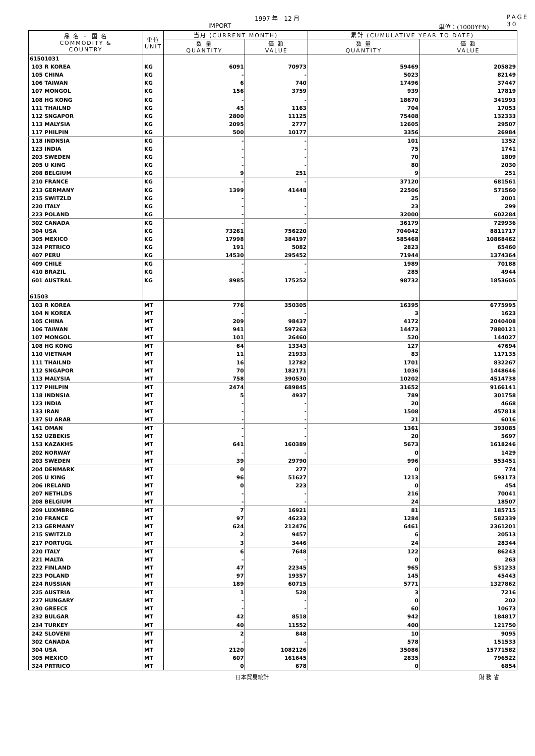1997 年　12 月 PAGE 30
IMPORT 単位：(1000YEN)
| 品 名 ・ 国 名 COMMODITY & COUNTRY | 単位 UNIT | 当月 (CURRENT MONTH) | | 累計 (CUMULATIVE YEAR TO DATE) | |
| --- | --- | --- | --- | --- | --- |
| | | 数 量 QUANTITY | 価 額 VALUE | 数 量 QUANTITY | 価 額 VALUE |
| 61501031 | | | | | |
| 103 R KOREA | KG | 6091 | 70973 | 59469 | 205829 |
| 105 CHINA | KG | - | - | 5023 | 82149 |
| 106 TAIWAN | KG | 6 | 740 | 17496 | 37447 |
| 107 MONGOL | KG | 156 | 3759 | 939 | 17819 |
| 108 HG KONG | KG | - | - | 18670 | 341993 |
| 111 THAILND | KG | 45 | 1163 | 704 | 17053 |
| 112 SNGAPOR | KG | 2800 | 11125 | 75408 | 132333 |
| 113 MALYSIA | KG | 2095 | 2777 | 12605 | 29507 |
| 117 PHILPIN | KG | 500 | 10177 | 3356 | 26984 |
| 118 INDNSIA | KG | - | - | 101 | 1352 |
| 123 INDIA | KG | - | - | 75 | 1741 |
| 203 SWEDEN | KG | - | - | 70 | 1809 |
| 205 U KING | KG | - | - | 80 | 2030 |
| 208 BELGIUM | KG | 9 | 251 | 9 | 251 |
| 210 FRANCE | KG | - | - | 37120 | 681561 |
| 213 GERMANY | KG | 1399 | 41448 | 22506 | 571560 |
| 215 SWITZLD | KG | - | - | 25 | 2001 |
| 220 ITALY | KG | - | - | 23 | 299 |
| 223 POLAND | KG | - | - | 32000 | 602284 |
| 302 CANADA | KG | - | - | 36179 | 729936 |
| 304 USA | KG | 73261 | 756220 | 704042 | 8811717 |
| 305 MEXICO | KG | 17998 | 384197 | 585468 | 10868462 |
| 324 PRTRICO | KG | 191 | 5082 | 2823 | 65460 |
| 407 PERU | KG | 14530 | 295452 | 71944 | 1374364 |
| 409 CHILE | KG | - | - | 1989 | 70188 |
| 410 BRAZIL | KG | - | - | 285 | 4944 |
| 601 AUSTRAL | KG | 8985 | 175252 | 98732 | 1853605 |
| 61503 | | | | | |
| 103 R KOREA | MT | 776 | 350305 | 16395 | 6775995 |
| 104 N KOREA | MT | - | - | 3 | 1623 |
| 105 CHINA | MT | 209 | 98437 | 4172 | 2040408 |
| 106 TAIWAN | MT | 941 | 597263 | 14473 | 7880121 |
| 107 MONGOL | MT | 101 | 26460 | 520 | 144027 |
| 108 HG KONG | MT | 64 | 13343 | 127 | 47694 |
| 110 VIETNAM | MT | 11 | 21933 | 83 | 117135 |
| 111 THAILND | MT | 16 | 12782 | 1701 | 832267 |
| 112 SNGAPOR | MT | 70 | 182171 | 1036 | 1448646 |
| 113 MALYSIA | MT | 758 | 390530 | 10202 | 4514738 |
| 117 PHILPIN | MT | 2474 | 689845 | 31652 | 9166141 |
| 118 INDNSIA | MT | 5 | 4937 | 789 | 301758 |
| 123 INDIA | MT | - | - | 20 | 4668 |
| 133 IRAN | MT | - | - | 1508 | 457818 |
| 137 SU ARAB | MT | - | - | 21 | 6016 |
| 141 OMAN | MT | - | - | 1361 | 393085 |
| 152 UZBEKIS | MT | - | - | 20 | 5697 |
| 153 KAZAKHS | MT | 641 | 160389 | 5673 | 1618246 |
| 202 NORWAY | MT | - | - | 0 | 1429 |
| 203 SWEDEN | MT | 39 | 29790 | 996 | 553451 |
| 204 DENMARK | MT | 0 | 277 | 0 | 774 |
| 205 U KING | MT | 96 | 51627 | 1213 | 593173 |
| 206 IRELAND | MT | 0 | 223 | 0 | 454 |
| 207 NETHLDS | MT | - | - | 216 | 70041 |
| 208 BELGIUM | MT | - | - | 24 | 18507 |
| 209 LUXMBRG | MT | 7 | 16921 | 81 | 185715 |
| 210 FRANCE | MT | 97 | 46233 | 1284 | 582339 |
| 213 GERMANY | MT | 624 | 212476 | 6461 | 2361201 |
| 215 SWITZLD | MT | 2 | 9457 | 6 | 20513 |
| 217 PORTUGL | MT | 3 | 3446 | 24 | 28344 |
| 220 ITALY | MT | 6 | 7648 | 122 | 86243 |
| 221 MALTA | MT | - | - | 0 | 263 |
| 222 FINLAND | MT | 47 | 22345 | 965 | 531233 |
| 223 POLAND | MT | 97 | 19357 | 145 | 45443 |
| 224 RUSSIAN | MT | 189 | 60715 | 5771 | 1327862 |
| 225 AUSTRIA | MT | 1 | 528 | 3 | 7216 |
| 227 HUNGARY | MT | - | - | 0 | 202 |
| 230 GREECE | MT | - | - | 60 | 10673 |
| 232 BULGAR | MT | 42 | 8518 | 942 | 184817 |
| 234 TURKEY | MT | 40 | 11552 | 400 | 121750 |
| 242 SLOVENI | MT | 2 | 848 | 10 | 9095 |
| 302 CANADA | MT | - | - | 578 | 151533 |
| 304 USA | MT | 2120 | 1082126 | 35086 | 15771582 |
| 305 MEXICO | MT | 607 | 161645 | 2835 | 796522 |
| 324 PRTRICO | MT | 0 | 678 | 0 | 6854 |
日本貿易統計 財 務 省